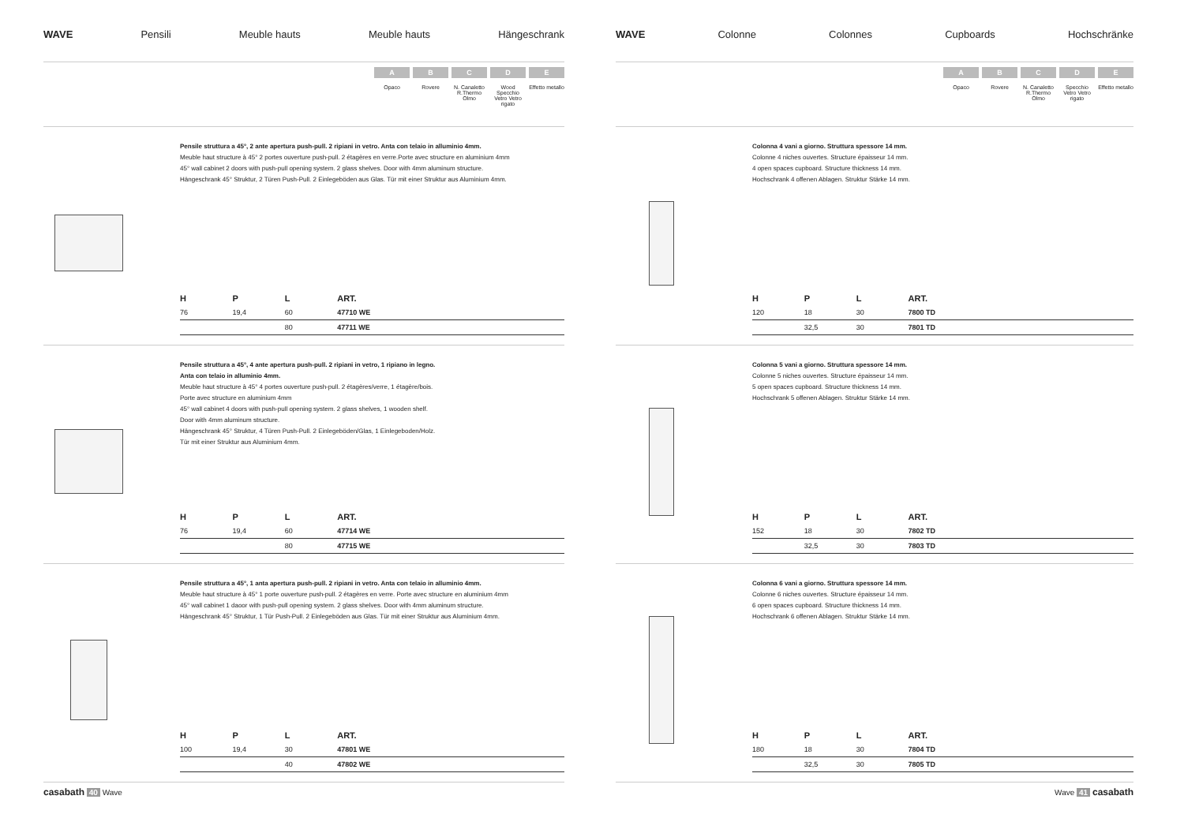WAVE Pensili Meuble hauts Meuble hauts Hängeschrank
A
Opaco
B
Rovere
C
N. Canaletto R.Thermo Olmo
D
Wood Specchio Vetro Vetro rigato
E
Effetto metallo
Pensile struttura a 45°, 2 ante apertura push-pull. 2 ripiani in vetro. Anta con telaio in alluminio 4mm.
Meuble haut structure à 45° 2 portes ouverture push-pull. 2 étagères en verre.Porte avec structure en aluminium 4mm
45° wall cabinet 2 doors with push-pull opening system. 2 glass shelves. Door with 4mm aluminum structure.
Hängeschrank 45° Struktur, 2 Türen Push-Pull. 2 Einlegeböden aus Glas. Tür mit einer Struktur aus Aluminium 4mm.
| H | P | L | ART. |
| --- | --- | --- | --- |
| 76 | 19,4 | 60 | 47710 WE |
| | | 80 | 47711 WE |
Pensile struttura a 45°, 4 ante apertura push-pull. 2 ripiani in vetro, 1 ripiano in legno.
Anta con telaio in alluminio 4mm.
Meuble haut structure à 45° 4 portes ouverture push-pull. 2 étagères/verre, 1 étagère/bois.
Porte avec structure en aluminium 4mm
45° wall cabinet 4 doors with push-pull opening system. 2 glass shelves, 1 wooden shelf.
Door with 4mm aluminum structure.
Hängeschrank 45° Struktur, 4 Türen Push-Pull. 2 Einlegeböden/Glas, 1 Einlegeboden/Holz.
Tür mit einer Struktur aus Aluminium 4mm.
| H | P | L | ART. |
| --- | --- | --- | --- |
| 76 | 19,4 | 60 | 47714 WE |
| | | 80 | 47715 WE |
Pensile struttura a 45°, 1 anta apertura push-pull. 2 ripiani in vetro. Anta con telaio in alluminio 4mm.
Meuble haut structure à 45° 1 porte ouverture push-pull. 2 étagères en verre. Porte avec structure en aluminium 4mm
45° wall cabinet 1 daoor with push-pull opening system. 2 glass shelves. Door with 4mm aluminum structure.
Hängeschrank 45° Struktur, 1 Tür Push-Pull. 2 Einlegeböden aus Glas. Tür mit einer Struktur aus Aluminium 4mm.
| H | P | L | ART. |
| --- | --- | --- | --- |
| 100 | 19,4 | 30 | 47801 WE |
| | | 40 | 47802 WE |
casabath 40 Wave
WAVE Colonne Colonnes Cupboards Hochschränke
A
Opaco
B
Rovere
C
N. Canaletto R.Thermo Olmo
D
Specchio Vetro Vetro rigato
E
Effetto metallo
Colonna 4 vani a giorno. Struttura spessore 14 mm.
Colonne 4 niches ouvertes. Structure épaisseur 14 mm.
4 open spaces cupboard. Structure thickness 14 mm.
Hochschrank 4 offenen Ablagen. Struktur Stärke 14 mm.
| H | P | L | ART. |
| --- | --- | --- | --- |
| 120 | 18 | 30 | 7800 TD |
| | 32,5 | 30 | 7801 TD |
Colonna 5 vani a giorno. Struttura spessore 14 mm.
Colonne 5 niches ouvertes. Structure épaisseur 14 mm.
5 open spaces cupboard. Structure thickness 14 mm.
Hochschrank 5 offenen Ablagen. Struktur Stärke 14 mm.
| H | P | L | ART. |
| --- | --- | --- | --- |
| 152 | 18 | 30 | 7802 TD |
| | 32,5 | 30 | 7803 TD |
Colonna 6 vani a giorno. Struttura spessore 14 mm.
Colonne 6 niches ouvertes. Structure épaisseur 14 mm.
6 open spaces cupboard. Structure thickness 14 mm.
Hochschrank 6 offenen Ablagen. Struktur Stärke 14 mm.
| H | P | L | ART. |
| --- | --- | --- | --- |
| 180 | 18 | 30 | 7804 TD |
| | 32,5 | 30 | 7805 TD |
Wave 41 casabath